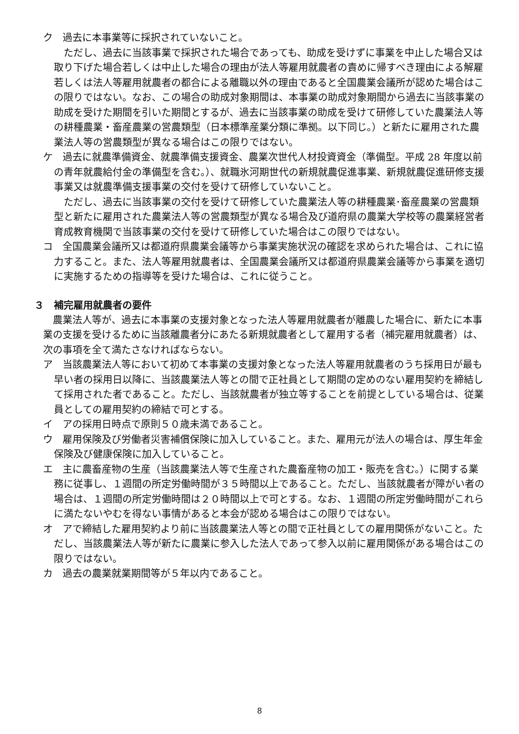ク　過去に本事業等に採択されていないこと。
ただし、過去に当該事業で採択された場合であっても、助成を受けずに事業を中止した場合又は取り下げた場合若しくは中止した場合の理由が法人等雇用就農者の責めに帰すべき理由による解雇若しくは法人等雇用就農者の都合による離職以外の理由であると全国農業会議所が認めた場合はこの限りではない。なお、この場合の助成対象期間は、本事業の助成対象期間から過去に当該事業の助成を受けた期間を引いた期間とするが、過去に当該事業の助成を受けて研修していた農業法人等の耕種農業・畜産農業の営農類型（日本標準産業分類に準拠。以下同じ。）と新たに雇用された農業法人等の営農類型が異なる場合はこの限りではない。
ケ　過去に就農準備資金、就農準備支援資金、農業次世代人材投資資金（準備型。平成 28 年度以前の青年就農給付金の準備型を含む。）、就職氷河期世代の新規就農促進事業、新規就農促進研修支援事業又は就農準備支援事業の交付を受けて研修していないこと。
ただし、過去に当該事業の交付を受けて研修していた農業法人等の耕種農業･畜産農業の営農類型と新たに雇用された農業法人等の営農類型が異なる場合及び道府県の農業大学校等の農業経営者育成教育機関で当該事業の交付を受けて研修していた場合はこの限りではない。
コ　全国農業会議所又は都道府県農業会議等から事業実施状況の確認を求められた場合は、これに協力すること。また、法人等雇用就農者は、全国農業会議所又は都道府県農業会議等から事業を適切に実施するための指導等を受けた場合は、これに従うこと。
３　補完雇用就農者の要件
農業法人等が、過去に本事業の支援対象となった法人等雇用就農者が離農した場合に、新たに本事業の支援を受けるために当該離農者分にあたる新規就農者として雇用する者（補完雇用就農者）は、次の事項を全て満たさなければならない。
ア　当該農業法人等において初めて本事業の支援対象となった法人等雇用就農者のうち採用日が最も早い者の採用日以降に、当該農業法人等との間で正社員として期間の定めのない雇用契約を締結して採用された者であること。ただし、当該就農者が独立等することを前提としている場合は、従業員としての雇用契約の締結で可とする。
イ　アの採用日時点で原則５０歳未満であること。
ウ　雇用保険及び労働者災害補償保険に加入していること。また、雇用元が法人の場合は、厚生年金保険及び健康保険に加入していること。
エ　主に農畜産物の生産（当該農業法人等で生産された農畜産物の加工・販売を含む。）に関する業務に従事し、１週間の所定労働時間が３５時間以上であること。ただし、当該就農者が障がい者の場合は、１週間の所定労働時間は２０時間以上で可とする。なお、１週間の所定労働時間がこれらに満たないやむを得ない事情があると本会が認める場合はこの限りではない。
オ　アで締結した雇用契約より前に当該農業法人等との間で正社員としての雇用関係がないこと。ただし、当該農業法人等が新たに農業に参入した法人であって参入以前に雇用関係がある場合はこの限りではない。
カ　過去の農業就業期間等が５年以内であること。
8